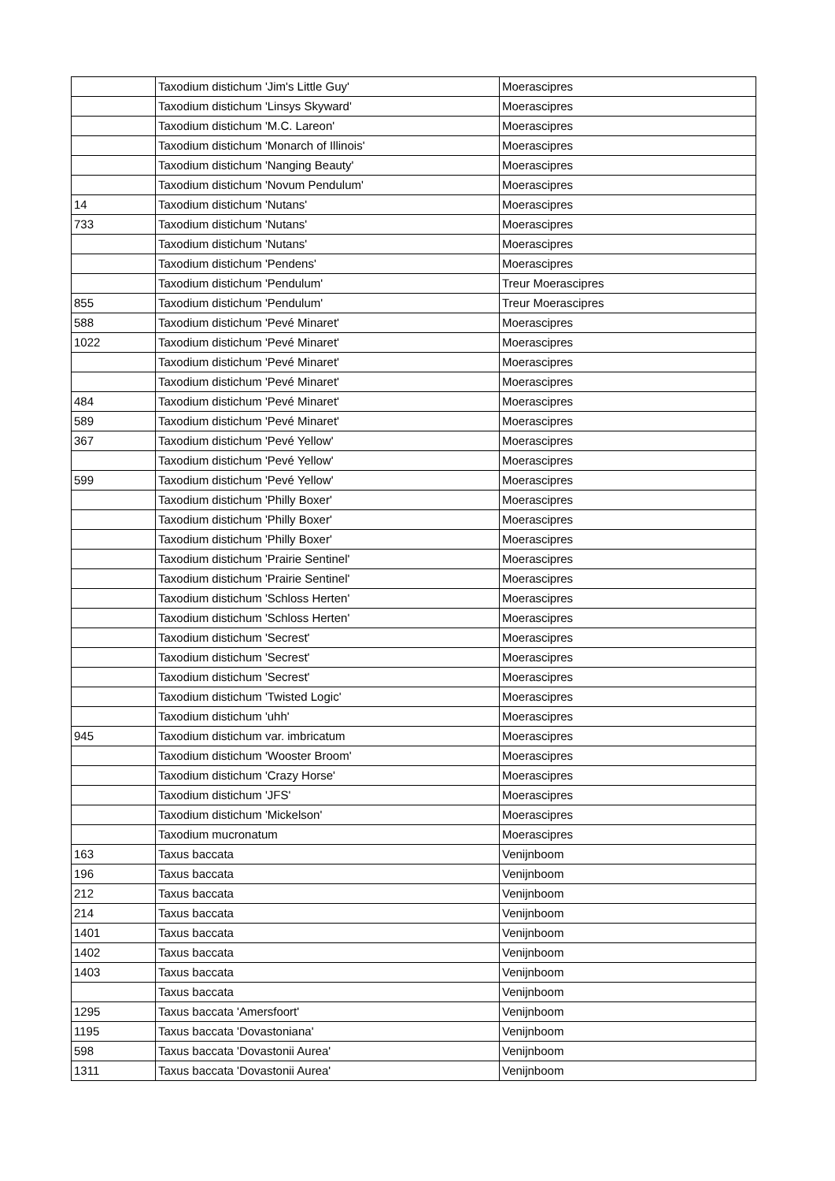| | Taxodium distichum 'Jim's Little Guy' | Moerascipres |
| | Taxodium distichum 'Linsys Skyward' | Moerascipres |
| | Taxodium distichum 'M.C. Lareon' | Moerascipres |
| | Taxodium distichum 'Monarch of Illinois' | Moerascipres |
| | Taxodium distichum 'Nanging Beauty' | Moerascipres |
| | Taxodium distichum 'Novum Pendulum' | Moerascipres |
| 14 | Taxodium distichum 'Nutans' | Moerascipres |
| 733 | Taxodium distichum 'Nutans' | Moerascipres |
| | Taxodium distichum 'Nutans' | Moerascipres |
| | Taxodium distichum 'Pendens' | Moerascipres |
| | Taxodium distichum 'Pendulum' | Treur Moerascipres |
| 855 | Taxodium distichum 'Pendulum' | Treur Moerascipres |
| 588 | Taxodium distichum 'Pevé Minaret' | Moerascipres |
| 1022 | Taxodium distichum 'Pevé Minaret' | Moerascipres |
| | Taxodium distichum 'Pevé Minaret' | Moerascipres |
| | Taxodium distichum 'Pevé Minaret' | Moerascipres |
| 484 | Taxodium distichum 'Pevé Minaret' | Moerascipres |
| 589 | Taxodium distichum 'Pevé Minaret' | Moerascipres |
| 367 | Taxodium distichum 'Pevé Yellow' | Moerascipres |
| | Taxodium distichum 'Pevé Yellow' | Moerascipres |
| 599 | Taxodium distichum 'Pevé Yellow' | Moerascipres |
| | Taxodium distichum 'Philly Boxer' | Moerascipres |
| | Taxodium distichum 'Philly Boxer' | Moerascipres |
| | Taxodium distichum 'Philly Boxer' | Moerascipres |
| | Taxodium distichum 'Prairie Sentinel' | Moerascipres |
| | Taxodium distichum 'Prairie Sentinel' | Moerascipres |
| | Taxodium distichum 'Schloss Herten' | Moerascipres |
| | Taxodium distichum 'Schloss Herten' | Moerascipres |
| | Taxodium distichum 'Secrest' | Moerascipres |
| | Taxodium distichum 'Secrest' | Moerascipres |
| | Taxodium distichum 'Secrest' | Moerascipres |
| | Taxodium distichum 'Twisted Logic' | Moerascipres |
| | Taxodium distichum 'uhh' | Moerascipres |
| 945 | Taxodium distichum var. imbricatum | Moerascipres |
| | Taxodium distichum 'Wooster Broom' | Moerascipres |
| | Taxodium distichum 'Crazy Horse' | Moerascipres |
| | Taxodium distichum 'JFS' | Moerascipres |
| | Taxodium distichum 'Mickelson' | Moerascipres |
| | Taxodium mucronatum | Moerascipres |
| 163 | Taxus baccata | Venijnboom |
| 196 | Taxus baccata | Venijnboom |
| 212 | Taxus baccata | Venijnboom |
| 214 | Taxus baccata | Venijnboom |
| 1401 | Taxus baccata | Venijnboom |
| 1402 | Taxus baccata | Venijnboom |
| 1403 | Taxus baccata | Venijnboom |
| | Taxus baccata | Venijnboom |
| 1295 | Taxus baccata 'Amersfoort' | Venijnboom |
| 1195 | Taxus baccata 'Dovastoniana' | Venijnboom |
| 598 | Taxus baccata 'Dovastonii Aurea' | Venijnboom |
| 1311 | Taxus baccata 'Dovastonii Aurea' | Venijnboom |